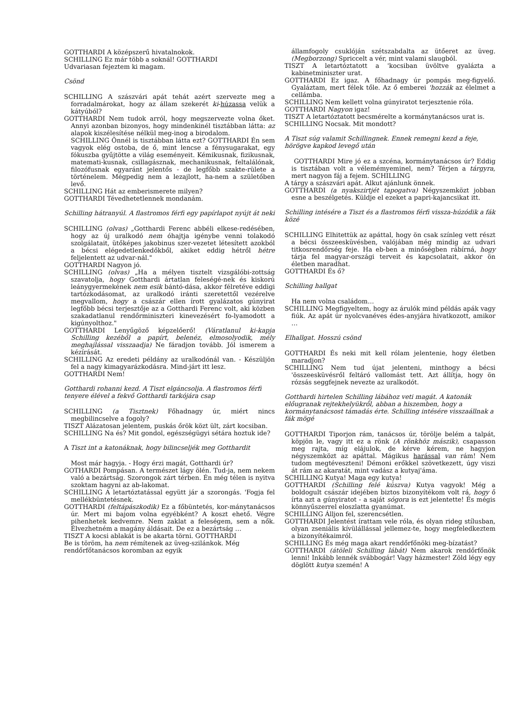GOTTHARDI A középszerű hivatalnokok.
SCHILLING Ez már több a soknál! GOTTHARDI
Udvariasan fejeztem ki magam.
Csönd
SCHILLING A szászvári apát tehát azért szervezte meg a forradalmárokat, hogy az állam szekerét ki-húzassa velük a kátyúból?
GOTTHARDI Nem tudok arról, hogy megszervezte volna őket. Annyi azonban bizonyos, hogy mindenkinél tisztábban látta: az alapok kiszélesítése nélkül meg-inog a birodalom.
SCHILLING Önnél is tisztábban látta ezt? GOTTHARDI Én sem vagyok elég ostoba, de ő, mint lencse a fénysugarakat, egy fókuszba gyűjtötte a világ eseményeit. Kémikusnak, fizikusnak, matemati-kusnak, csillagásznak, mechanikusnak, feltalálónak, filozófusnak egyaránt jelentős - de legfőbb szakte-rülete a történelem. Mégpedig nem a lezajlott, ha-nem a születőben levő.
SCHILLING Hát az emberismerete milyen?
GOTTHARDI Tévedhetetlennek mondanám.
Schilling hátranyúl. A flastromos férfi egy papírlapot nyújt át neki
SCHILLING (olvas) „Gotthardi Ferenc abbéli elkese-redésében, hogy az új uralkodó nem óhajtja igénybe venni tolakodó szolgálatait, ütőképes jakobinus szer-vezetet létesített azokból a bécsi elégedetlenkedőkből, akiket eddig hétről hétre feljelentett az udvar-nál."
GOTTHARDI Nagyon jó.
SCHILLING (olvas) „Ha a mélyen tisztelt vizsgálóbi-zottság szavatolja, hogy Gotthardi ártatlan feleségé-nek és kiskorú leánygyermekének nem esik bántó-dása, akkor félretéve eddigi tartózkodásomat, az uralkodó iránti szeretettől vezérelve megvallom, hogy a császár ellen írott gyalázatos gúnyirat legfőbb bécsi terjesztője az a Gotthardi Ferenc volt, aki közben szakadatlanul rendőrminiszteri kinevezésért fo-lyamodott a kigúnyolthoz."
GOTTHARDI Lenyűgöző képzelőerő! (Váratlanul ki-kapja Schilling kezéből a papírt, belenéz, elmosolyodik, mély meghajlással visszaadja) Ne fáradjon tovább. Jól ismerem a kézírását.
SCHILLING Az eredeti példány az uralkodónál van. - Készüljön fel a nagy kimagyarázkodásra. Mind-járt itt lesz.
GOTTHARDI Nem!
Gotthardi rohanni kezd. A Tiszt elgáncsolja. A flastromos férfi tenyere élével a fekvő Gotthardi tarkójára csap
SCHILLING (a Tisztnek) Főhadnagy úr, miért nincs megbilincselve a fogoly?
TISZT Alázatosan jelentem, puskás őrök közt ült, zárt kocsiban.
SCHILLING Na és? Mit gondol, egészségügyi sétára hoztuk ide?
A Tiszt int a katonáknak, hogy bilincseljék meg Gotthardit
Most már hagyja. - Hogy érzi magát, Gotthardi úr?
GOTHARDI Pompásan. A természet lágy ölén. Tud-ja, nem nekem való a bezártság. Szorongok zárt térben. Én még télen is nyitva szoktam hagyni az ab-lakomat.
SCHILLING A letartóztatással együtt jár a szorongás. 'Fogja fel mellékbüntetésnek.
GOTTHARDI (feltápászkodik) Ez a főbüntetés, kor-mánytanácsos úr. Mert mi bajom volna egyébként? A koszt ehető. Végre pihenhetek kedvemre. Nem zaklat a feleségem, sem a nők. Élvezhetném a magány áldásait. De ez a bezártság …
TISZT A kocsi ablakát is be akarta törni. GOTTHARDI
Be is töröm, ha nem rémítenek az üveg-szilánkok. Még
rendőrfőtanácsos koromban az egyik
államfogoly csuklóján szétszabdalta az ütőeret az üveg. (Megborzong) Spriccelt a vér, mint valami slaugból.
TISZT A letartóztatott a 'kocsiban üvöltve gyalázta a kabinetminiszter urat.
GOTTHARDI Ez igaz. A főhadnagy úr pompás meg-figyelő. Gyaláztam, mert félek tőle. Az ő emberei 'hozzák az élelmet a cellámba.
SCHILLING Nem kellett volna gúnyiratot terjesztenie róla.
GOTTHARDI Nagyon igaz!
TISZT A letartóztatott becsmérelte a kormánytanácsos urat is.
SCHILLING Nocsak. Mit mondott?
A Tiszt súg valamit Schillingnek. Ennek remegni kezd a feje, hörögve kapkod levegő után
GOTTHARDI Mire jó ez a szcéna, kormánytanácsos úr? Eddig is tisztában volt a vélemémyeminel, nem? Térjen a tárgyra, mert nagyon fáj a fejem. SCHILLING
A tárgy a szászvári apát. Alkut ajánlunk önnek.
GOTTHARDI (a nyakszirtjét tapogatva) Négyszemközt jobban esne a beszélgetés. Küldje el ezeket a papri-kajancsikat itt.
Schilling intésére a Tiszt és a flastromos férfi vissza-húzódik a fák közé
SCHILLING Elhitettük az apáttal, hogy ön csak színleg vett részt a bécsi összeesküvésben, valójában még mindig az udvari titkosrendőrség feje. Ha eb-ben a minőségben rábírná, hogy tárja fel magyar-országi terveit és kapcsolatait, akkor ön életben maradhat.
GOTTHARDI És ő?
Schilling hallgat
Ha nem volna családom…
SCHILLING Megfigyeltem, hogy az árulók mind példás apák vagy fiúk. Az apát úr nyolcvanéves édes-anyjára hivatkozott, amikor …
Elhallgat. Hosszú csönd
GOTTHARDI És neki mit kell rólam jelentenie, hogy életben maradjon?
SCHILLING Nem tud újat jelenteni, minthogy a bécsi 'összeesküvésről feltáró vallomást tett. Azt állítja, hogy ön rózsás seggfejnek nevezte az uralkodót.
Gotthardi hirtelen Schilling lábához veti magát. A katonák előugranak rejtekhelyükről, abban a hiszemben, hogy a kormánytanácsost támadás érte. Schilling intésére visszaállnak a fák mögé
GOTTHARDI Tiporjon rám, tanácsos úr, törölje belém a talpát, köpjön le, vagy itt ez a rönk (A rönkhöz mászik), csapasson meg rajta, míg elájulok, de kérve kérem, ne hagyjon négyszemközt az apáttal. Mágikus harással van rám! Nem tudom megtéveszteni! Démoni erőkkel szövetkezett, úgy viszi át rám az akaratát, mint vadász a kutyaj'áma.
SCHILLING Kutya! Maga egy kutya!
GOTTHARDI (Schilling felé kúszva) Kutya vagyok! Még a boldogult császár idejében biztos bizonyítékom volt rá, hogy ő írta azt a gúnyiratot - a saját sógora is ezt jelentette! És mégis könnyűszerrel eloszlatta gyanúmat.
SCHILLING Álljon fel, szerencsétlen.
GOTTHARDI Jelentést írattam vele róla, és olyan rideg stílusban, olyan zseniális kívülállással jellemez-te, hogy megfeledkeztem a bizonyítékaimról.
SCHILLING És még maga akart rendőrfőnöki meg-bízatást?
GOTTHARDI (átöleli Schilling lábát) Nem akarok rendőrfőnök lenni! Inkább lennék svábbogár! Vagy házmester! Zöld légy egy döglött kutya szemén! A